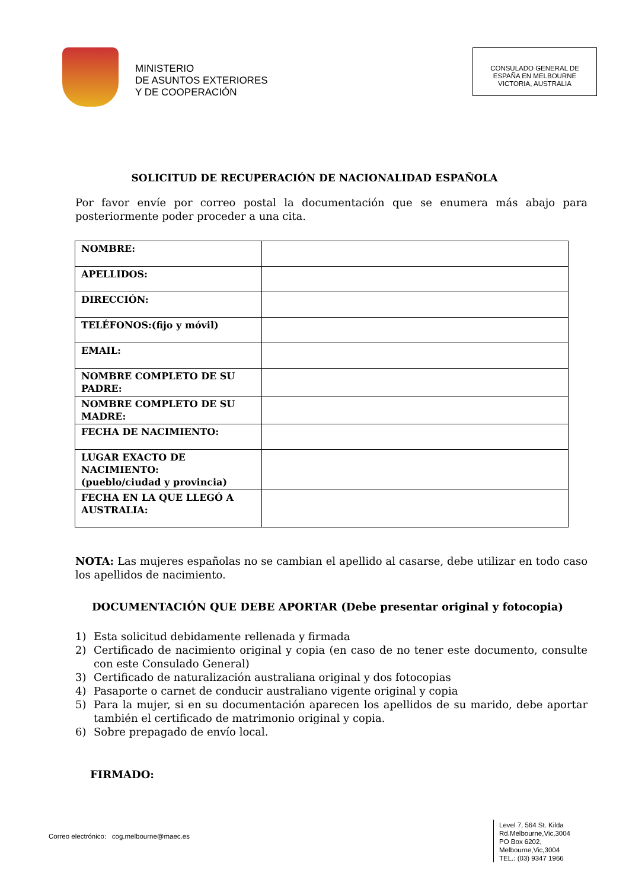MINISTERIO
DE ASUNTOS EXTERIORES
Y DE COOPERACIÓN
CONSULADO GENERAL DE
ESPAÑA EN MELBOURNE
VICTORIA, AUSTRALIA
SOLICITUD DE RECUPERACIÓN DE NACIONALIDAD ESPAÑOLA
Por favor envíe por correo postal la documentación que se enumera más abajo para posteriormente poder proceder a una cita.
| NOMBRE: | |
| APELLIDOS: | |
| DIRECCIÓN: | |
| TELÉFONOS:(fijo y móvil) | |
| EMAIL: | |
| NOMBRE COMPLETO DE SU PADRE: | |
| NOMBRE COMPLETO DE SU MADRE: | |
| FECHA DE NACIMIENTO: | |
| LUGAR EXACTO DE NACIMIENTO: (pueblo/ciudad y provincia) | |
| FECHA EN LA QUE LLEGÓ A AUSTRALIA: | |
NOTA: Las mujeres españolas no se cambian el apellido al casarse, debe utilizar en todo caso los apellidos de nacimiento.
DOCUMENTACIÓN QUE DEBE APORTAR (Debe presentar original y fotocopia)
1) Esta solicitud debidamente rellenada y firmada
2) Certificado de nacimiento original y copia (en caso de no tener este documento, consulte con este Consulado General)
3) Certificado de naturalización australiana original y dos fotocopias
4) Pasaporte o carnet de conducir australiano vigente original y copia
5) Para la mujer, si en su documentación aparecen los apellidos de su marido, debe aportar también el certificado de matrimonio original y copia.
6) Sobre prepagado de envío local.
FIRMADO:
Correo electrónico: cog.melbourne@maec.es
Level 7, 564 St. Kilda Rd.Melbourne,Vic,3004
PO Box 6202, Melbourne,Vic,3004
TEL.: (03) 9347 1966